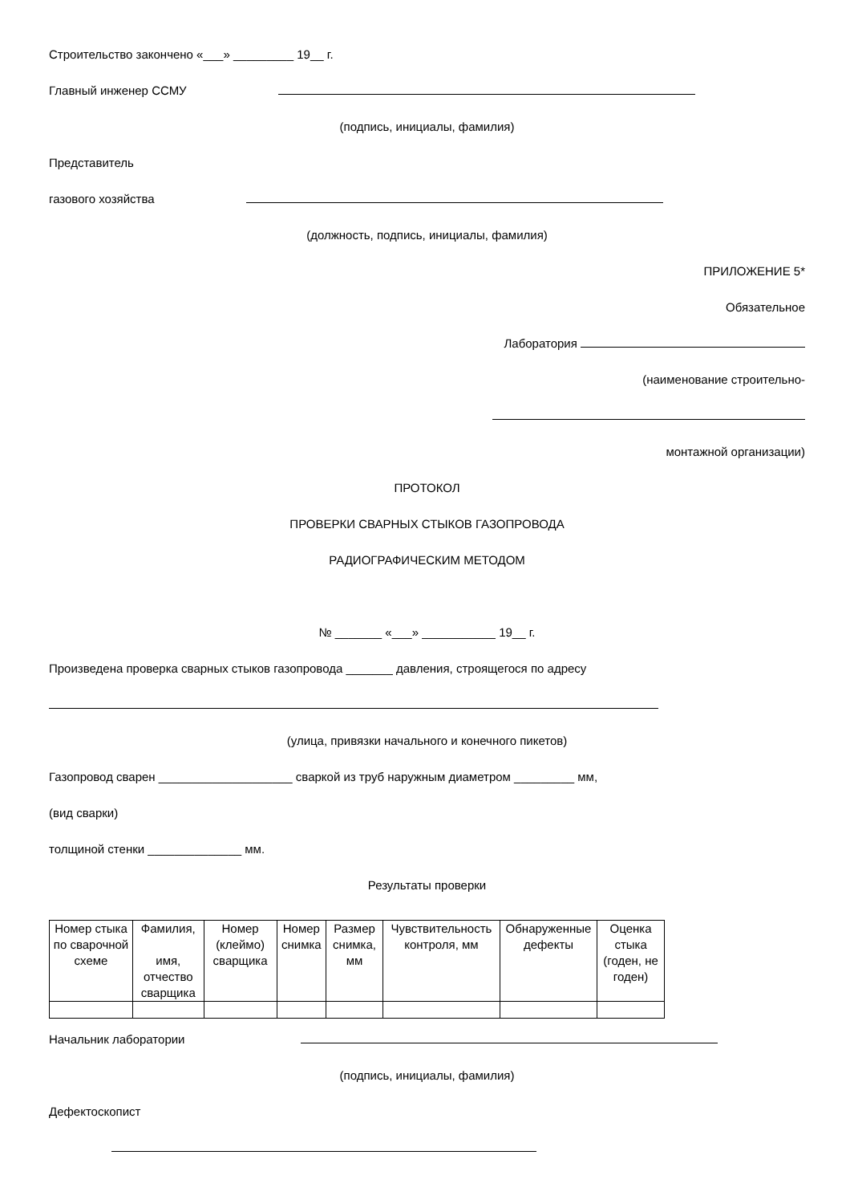Строительство закончено «___» _________ 19__ г.
Главный инженер ССМУ
(подпись, инициалы, фамилия)
Представитель
газового хозяйства
(должность, подпись, инициалы, фамилия)
ПРИЛОЖЕНИЕ 5*
Обязательное
Лаборатория
(наименование строительно-
монтажной организации)
ПРОТОКОЛ
ПРОВЕРКИ СВАРНЫХ СТЫКОВ ГАЗОПРОВОДА
РАДИОГРАФИЧЕСКИМ МЕТОДОМ
№ _______ «___» ___________ 19__ г.
Произведена проверка сварных стыков газопровода _______ давления, строящегося по адресу
(улица, привязки начального и конечного пикетов)
Газопровод сварен ____________________ сваркой из труб наружным диаметром _________ мм,
(вид сварки)
толщиной стенки ______________ мм.
Результаты проверки
| Номер стыка по сварочной схеме | Фамилия, имя, отчество сварщика | Номер (клеймо) сварщика | Номер снимка | Размер снимка, мм | Чувствительность контроля, мм | Обнаруженные дефекты | Оценка стыка (годен, не годен) |
Начальник лаборатории
(подпись, инициалы, фамилия)
Дефектоскопист